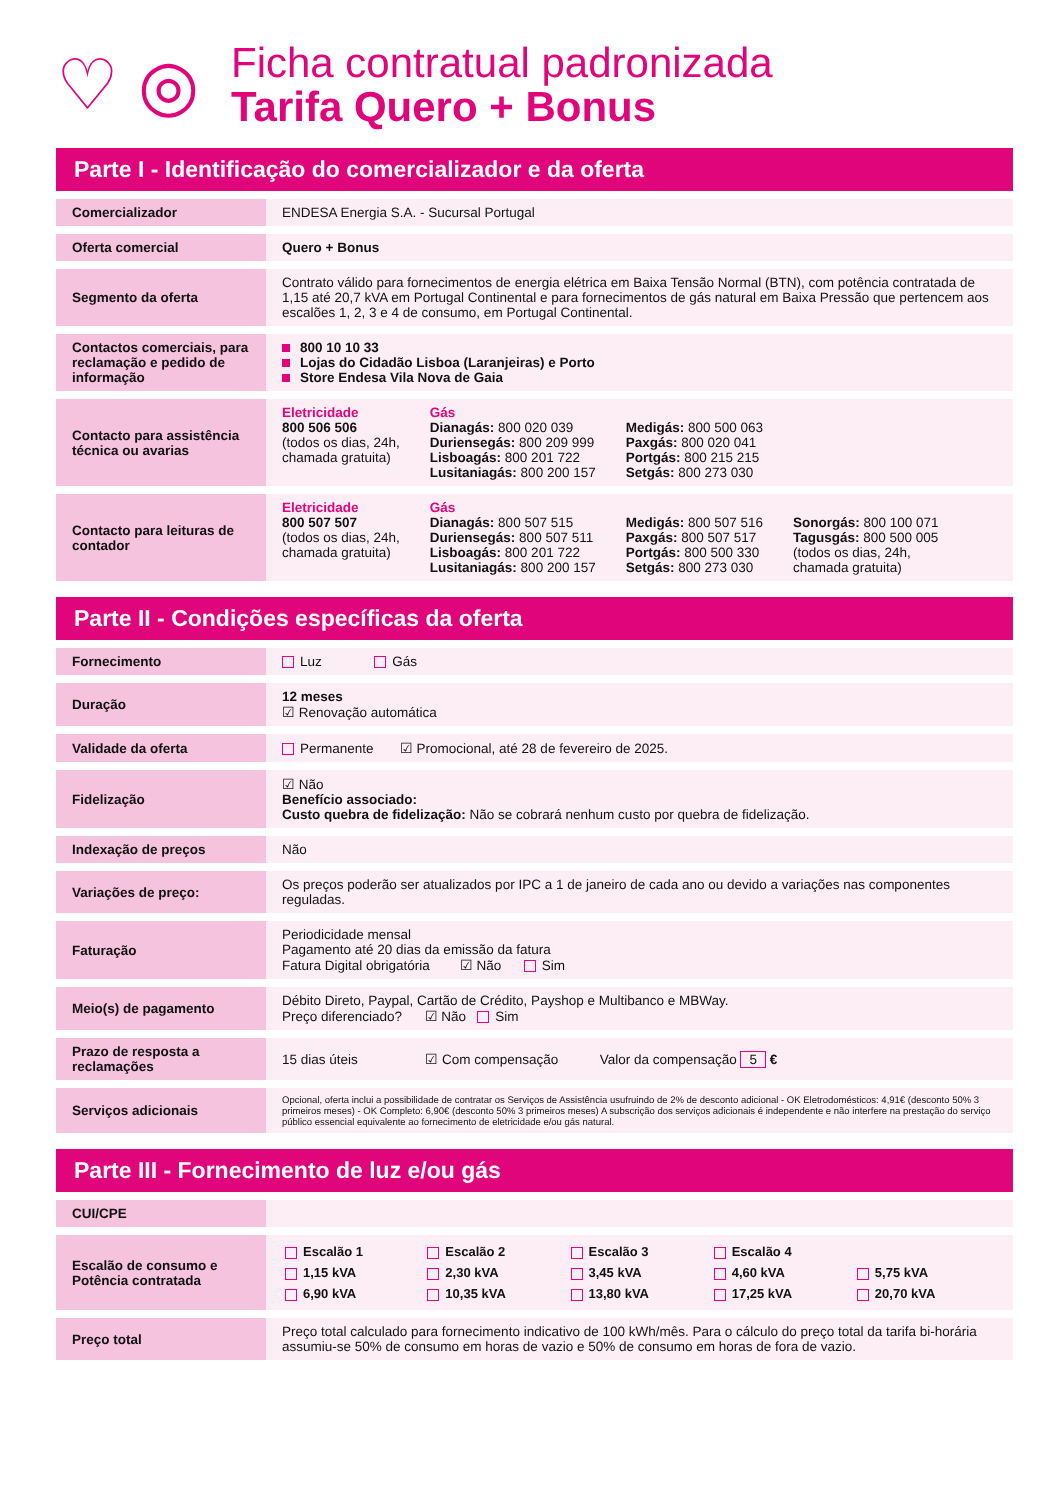♡ ◎
Ficha contratual padronizada
Tarifa Quero + Bonus
Parte I - Identificação do comercializador e da oferta
| Comercializador | ENDESA Energia S.A. - Sucursal Portugal |
| Oferta comercial | Quero + Bonus |
| Segmento da oferta | Contrato válido para fornecimentos de energia elétrica em Baixa Tensão Normal (BTN), com potência contratada de 1,15 até 20,7 kVA em Portugal Continental e para fornecimentos de gás natural em Baixa Pressão que pertencem aos escalões 1, 2, 3 e 4 de consumo, em Portugal Continental. |
| Contactos comerciais, para reclamação e pedido de informação | 800 10 10 33 Lojas do Cidadão Lisboa (Laranjeiras) e Porto Store Endesa Vila Nova de Gaia |
| Contacto para assistência técnica ou avarias | Eletricidade 800 506 506 (todos os dias, 24h, chamada gratuita) Gás Dianagás: 800 020 039 Duriensegás: 800 209 999 Lisboagás: 800 201 722 Lusitaniagás: 800 200 157 Medigás: 800 500 063 Paxgás: 800 020 041 Portgás: 800 215 215 Setgás: 800 273 030 |
| Contacto para leituras de contador | Eletricidade 800 507 507 (todos os dias, 24h, chamada gratuita) Gás Dianagás: 800 507 515 Duriensegás: 800 507 511 Lisboagás: 800 201 722 Lusitaniagás: 800 200 157 Medigás: 800 507 516 Paxgás: 800 507 517 Portgás: 800 500 330 Setgás: 800 273 030 Sonorgás: 800 100 071 Tagusgás: 800 500 005 (todos os dias, 24h, chamada gratuita) |
Parte II - Condições específicas da oferta
| Fornecimento | Luz Gás |
| Duração | 12 meses ☑ Renovação automática |
| Validade da oferta | Permanente ☑ Promocional, até 28 de fevereiro de 2025. |
| Fidelização | ☑ Não Benefício associado: Custo quebra de fidelização: Não se cobrará nenhum custo por quebra de fidelização. |
| Indexação de preços | Não |
| Variações de preço: | Os preços poderão ser atualizados por IPC a 1 de janeiro de cada ano ou devido a variações nas componentes reguladas. |
| Faturação | Periodicidade mensal Pagamento até 20 dias da emissão da fatura Fatura Digital obrigatória ☑ Não Sim |
| Meio(s) de pagamento | Débito Direto, Paypal, Cartão de Crédito, Payshop e Multibanco e MBWay. Preço diferenciado? ☑ Não Sim |
| Prazo de resposta a reclamações | 15 dias úteis ☑ Com compensação Valor da compensação 5 € |
| Serviços adicionais | Opcional, oferta inclui a possibilidade de contratar os Serviços de Assistência usufruindo de 2% de desconto adicional - OK Eletrodomésticos: 4,91€ (desconto 50% 3 primeiros meses) - OK Completo: 6,90€ (desconto 50% 3 primeiros meses) A subscrição dos serviços adicionais é independente e não interfere na prestação do serviço público essencial equivalente ao fornecimento de eletricidade e/ou gás natural. |
Parte III - Fornecimento de luz e/ou gás
| CUI/CPE | |
| Escalão de consumo e Potência contratada | / Escalão 1 / Escalão 2 / Escalão 3 / Escalão 4 / / / 1,15 kVA / 2,30 kVA / 3,45 kVA / 4,60 kVA / 5,75 kVA / / 6,90 kVA / 10,35 kVA / 13,80 kVA / 17,25 kVA / 20,70 kVA / |
| Preço total | Preço total calculado para fornecimento indicativo de 100 kWh/mês. Para o cálculo do preço total da tarifa bi-horária assumiu-se 50% de consumo em horas de vazio e 50% de consumo em horas de fora de vazio. |